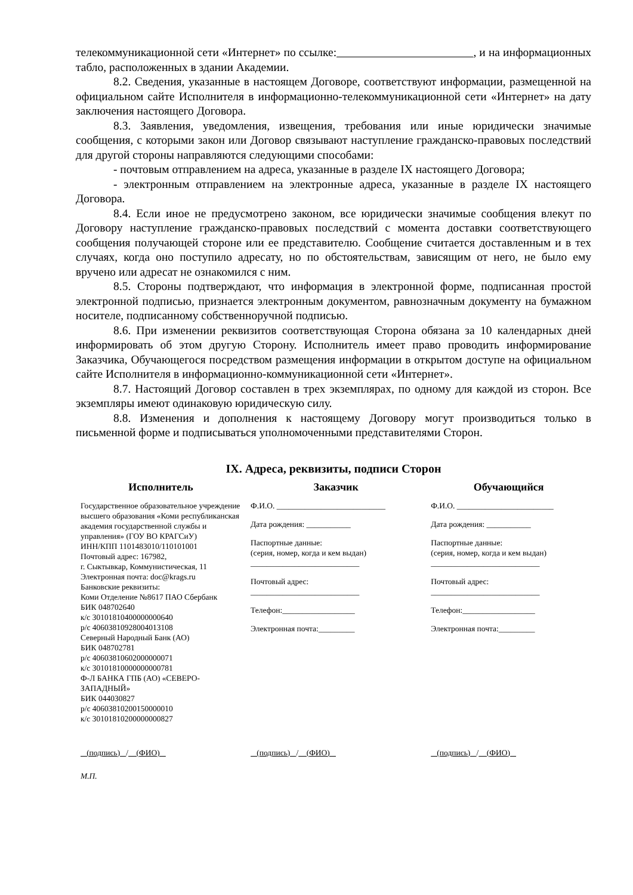телекоммуникационной сети «Интернет» по ссылке: , и на информационных табло, расположенных в здании Академии.
8.2. Сведения, указанные в настоящем Договоре, соответствуют информации, размещенной на официальном сайте Исполнителя в информационно-телекоммуникационной сети «Интернет» на дату заключения настоящего Договора.
8.3. Заявления, уведомления, извещения, требования или иные юридически значимые сообщения, с которыми закон или Договор связывают наступление гражданско-правовых последствий для другой стороны направляются следующими способами:
- почтовым отправлением на адреса, указанные в разделе IX настоящего Договора;
- электронным отправлением на электронные адреса, указанные в разделе IX настоящего Договора.
8.4. Если иное не предусмотрено законом, все юридически значимые сообщения влекут по Договору наступление гражданско-правовых последствий с момента доставки соответствующего сообщения получающей стороне или ее представителю. Сообщение считается доставленным и в тех случаях, когда оно поступило адресату, но по обстоятельствам, зависящим от него, не было ему вручено или адресат не ознакомился с ним.
8.5. Стороны подтверждают, что информация в электронной форме, подписанная простой электронной подписью, признается электронным документом, равнозначным документу на бумажном носителе, подписанному собственноручной подписью.
8.6. При изменении реквизитов соответствующая Сторона обязана за 10 календарных дней информировать об этом другую Сторону. Исполнитель имеет право проводить информирование Заказчика, Обучающегося посредством размещения информации в открытом доступе на официальном сайте Исполнителя в информационно-коммуникационной сети «Интернет».
8.7. Настоящий Договор составлен в трех экземплярах, по одному для каждой из сторон. Все экземпляры имеют одинаковую юридическую силу.
8.8. Изменения и дополнения к настоящему Договору могут производиться только в письменной форме и подписываться уполномоченными представителями Сторон.
IX. Адреса, реквизиты, подписи Сторон
| Исполнитель | Заказчик | Обучающийся |
| --- | --- | --- |
| Государственное образовательное учреждение высшего образования «Коми республиканская академия государственной службы и управления» (ГОУ ВО КРАГСиУ) ИНН/КПП 1101483010/110101001 Почтовый адрес: 167982, г. Сыктывкар, Коммунистическая, 11 Электронная почта: doc@krags.ru Банковские реквизиты: Коми Отделение №8617 ПАО Сбербанк БИК 048702640 к/с 30101810400000000640 р/с 40603810928004013108 Северный Народный Банк (АО) БИК 048702781 р/с 40603810602000000071 к/с 30101810000000000781 Ф-Л БАНКА ГПБ (АО) «СЕВЕРО-ЗАПАДНЫЙ» БИК 044030827 р/с 40603810200150000010 к/с 30101810200000000827 | Ф.И.О. ___________________________ Дата рождения: ___________ Паспортные данные: (серия, номер, когда и кем выдан) ___________________________ Почтовый адрес: ___________________________ Телефон:__________________ Электронная почта:_________ | Ф.И.О. ________________________ Дата рождения: ___________ Паспортные данные: (серия, номер, когда и кем выдан) ___________________________ Почтовый адрес: ___________________________ Телефон:__________________ Электронная почта:_________ |
| (подпись) / (ФИО) | (подпись) / (ФИО) | (подпись) / (ФИО) |
| М.П. | | |